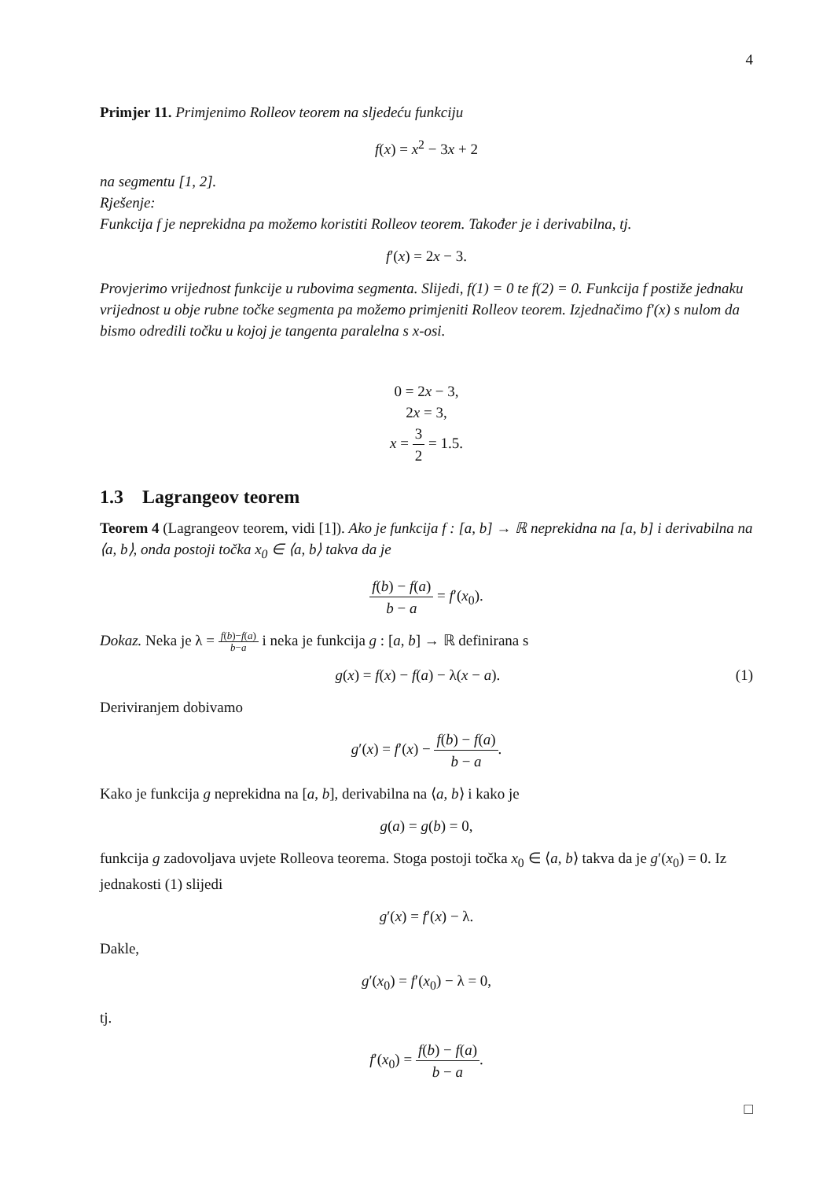4
Primjer 11. Primjenimo Rolleov teorem na sljedeću funkciju
f(x) = x<sup>2</sup> − 3x + 2
na segmentu [1, 2].
Rješenje:
Funkcija f je neprekidna pa možemo koristiti Rolleov teorem. Također je i derivabilna, tj.
f′(x) = 2x − 3.
Provjerimo vrijednost funkcije u rubovima segmenta. Slijedi, f(1) = 0 te f(2) = 0. Funkcija f postiže jednaku vrijednost u obje rubne točke segmenta pa možemo primjeniti Rolleov teorem. Izjednačimo f′(x) s nulom da bismo odredili točku u kojoj je tangenta paralelna s x-osi.
0 = 2x − 3,
2x = 3,
x = 3 2 = 1.5.
1.3 Lagrangeov teorem
Teorem 4 (Lagrangeov teorem, vidi [1]). Ako je funkcija f : [a, b] → ℝ neprekidna na [a, b] i derivabilna na ⟨a, b⟩, onda postoji točka x<sub>0</sub> ∈ ⟨a, b⟩ takva da je
f(b) − f(a) b − a = f′(x<sub>0</sub>).
Dokaz. Neka je λ = f(b)−f(a) b−a i neka je funkcija g : [a, b] → ℝ definirana s
g(x) = f(x) − f(a) − λ(x − a). (1)
Deriviranjem dobivamo
g′(x) = f′(x) − f(b) − f(a) b − a.
Kako je funkcija g neprekidna na [a, b], derivabilna na ⟨a, b⟩ i kako je
g(a) = g(b) = 0,
funkcija g zadovoljava uvjete Rolleova teorema. Stoga postoji točka x<sub>0</sub> ∈ ⟨a, b⟩ takva da je g′(x<sub>0</sub>) = 0. Iz jednakosti (1) slijedi
g′(x) = f′(x) − λ.
Dakle,
g′(x<sub>0</sub>) = f′(x<sub>0</sub>) − λ = 0,
tj.
f′(x<sub>0</sub>) = f(b) − f(a) b − a.
□